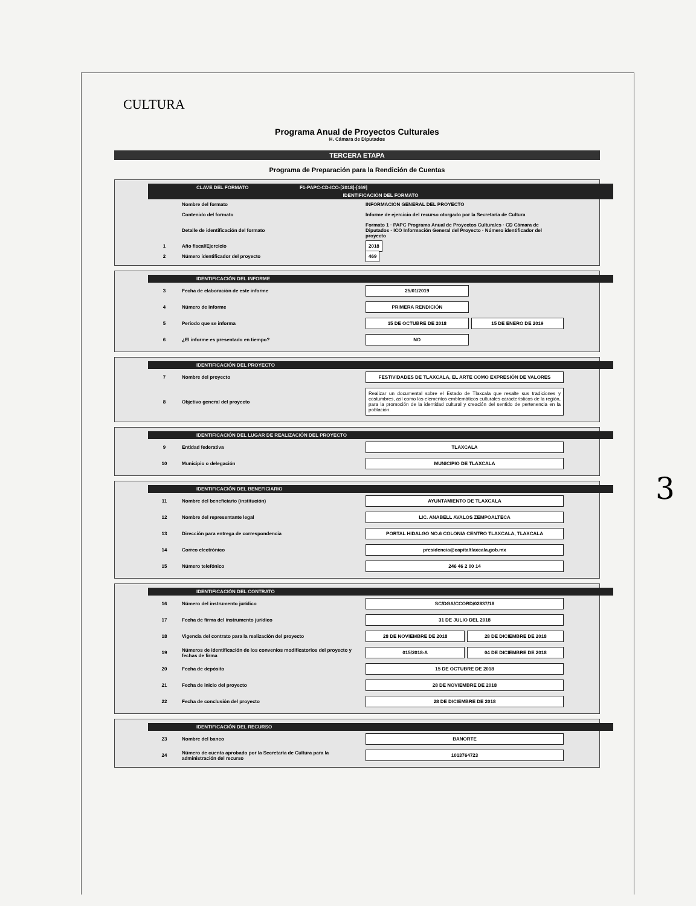CULTURA
Programa Anual de Proyectos Culturales
H. Cámara de Diputados
TERCERA ETAPA
Programa de Preparación para la Rendición de Cuentas
CLAVE DEL FORMATO F1-PAPC-CD-ICO-[2018]-[469]
IDENTIFICACIÓN DEL FORMATO
| | Nombre del formato | INFORMACIÓN GENERAL DEL PROYECTO |
| | Contenido del formato | Informe de ejercicio del recurso otorgado por la Secretaría de Cultura |
| | Detalle de identificación del formato | Formato 1 · PAPC Programa Anual de Proyectos Culturales · CD Cámara de Diputados · ICO Información General del Proyecto · Número identificador del proyecto |
| 1 | Año fiscal/Ejercicio | 2018 |
| 2 | Número identificador del proyecto | 469 |
IDENTIFICACIÓN DEL INFORME
| 3 | Fecha de elaboración de este informe | 25/01/2019 | |
| 4 | Número de informe | PRIMERA RENDICIÓN | |
| 5 | Periodo que se informa | 15 DE OCTUBRE DE 2018 | 15 DE ENERO DE 2019 |
| 6 | ¿El informe es presentado en tiempo? | NO | |
IDENTIFICACIÓN DEL PROYECTO
| 7 | Nombre del proyecto | FESTIVIDADES DE TLAXCALA, EL ARTE COMO EXPRESIÓN DE VALORES |
| 8 | Objetivo general del proyecto | Realizar un documental sobre el Estado de Tlaxcala que resalte sus tradiciones y costumbres, así como los elementos emblemáticos culturales característicos de la región, para la promoción de la identidad cultural y creación del sentido de pertenencia en la población. |
IDENTIFICACIÓN DEL LUGAR DE REALIZACIÓN DEL PROYECTO
| 9 | Entidad federativa | TLAXCALA |
| 10 | Municipio o delegación | MUNICIPIO DE TLAXCALA |
IDENTIFICACIÓN DEL BENEFICIARIO
| 11 | Nombre del beneficiario (institución) | AYUNTAMIENTO DE TLAXCALA |
| 12 | Nombre del representante legal | LIC. ANABELL AVALOS ZEMPOALTECA |
| 13 | Dirección para entrega de correspondencia | PORTAL HIDALGO NO.6 COLONIA CENTRO TLAXCALA, TLAXCALA |
| 14 | Correo electrónico | presidencia@capitaltlaxcala.gob.mx |
| 15 | Número telefónico | 246 46 2 00 14 |
IDENTIFICACIÓN DEL CONTRATO
| 16 | Número del instrumento jurídico | SC/DGA/CCORD/02837/18 | |
| 17 | Fecha de firma del instrumento jurídico | 31 DE JULIO DEL 2018 | |
| 18 | Vigencia del contrato para la realización del proyecto | 28 DE NOVIEMBRE DE 2018 | 28 DE DICIEMBRE DE 2018 |
| 19 | Números de identificación de los convenios modificatorios del proyecto y fechas de firma | 015/2018-A | 04 DE DICIEMBRE DE 2018 |
| 20 | Fecha de depósito | 15 DE OCTUBRE DE 2018 | |
| 21 | Fecha de inicio del proyecto | 28 DE NOVIEMBRE DE 2018 | |
| 22 | Fecha de conclusión del proyecto | 28 DE DICIEMBRE DE 2018 | |
IDENTIFICACIÓN DEL RECURSO
| 23 | Nombre del banco | BANORTE |
| 24 | Número de cuenta aprobado por la Secretaría de Cultura para la administración del recurso | 1013764723 |
3